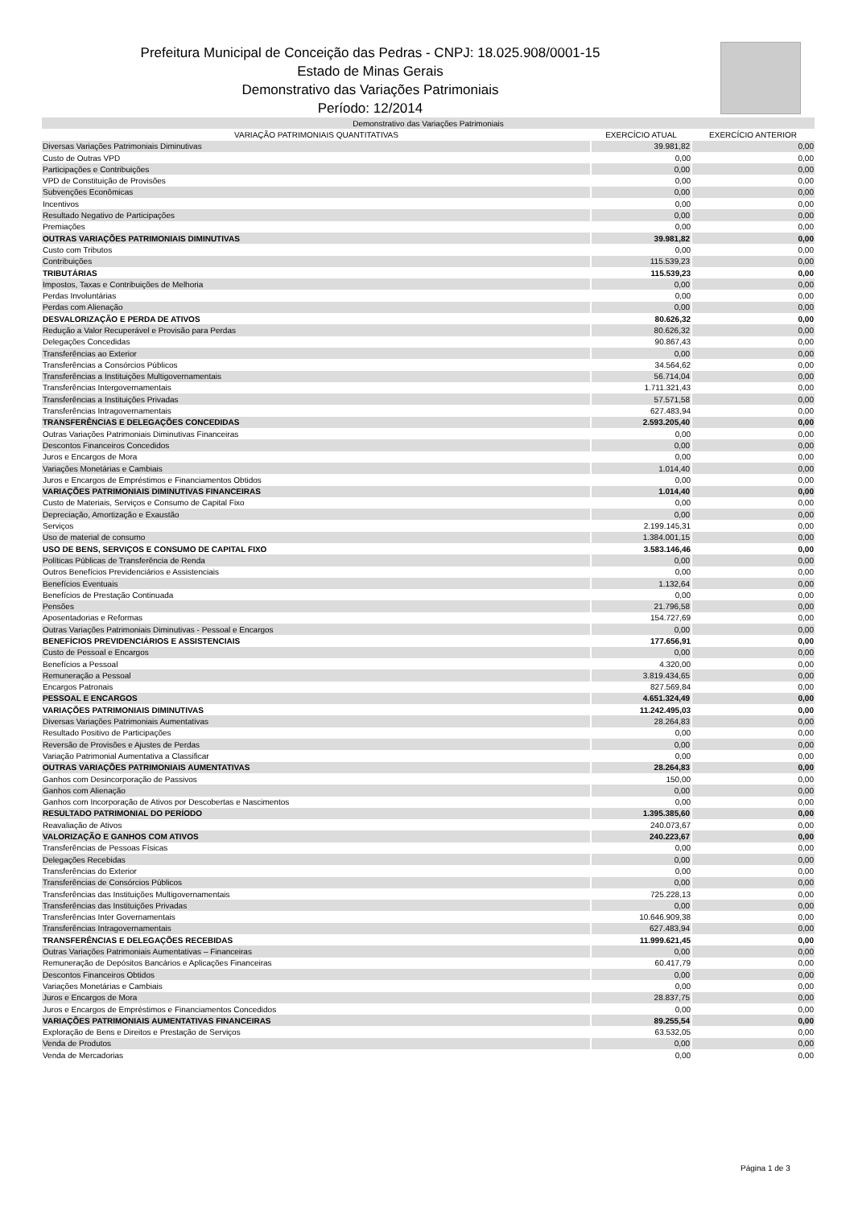Prefeitura Municipal de Conceição das Pedras - CNPJ: 18.025.908/0001-15
Estado de Minas Gerais
Demonstrativo das Variações Patrimoniais
Período: 12/2014
| Demonstrativo das Variações Patrimoniais | | |
| --- | --- | --- |
| VARIAÇÃO PATRIMONIAIS QUANTITATIVAS | EXERCÍCIO ATUAL | EXERCÍCIO ANTERIOR |
| Diversas Variações Patrimoniais Diminutivas | 39.981,82 | 0,00 |
| Custo de Outras VPD | 0,00 | 0,00 |
| Participações e Contribuições | 0,00 | 0,00 |
| VPD de Constituição de Provisões | 0,00 | 0,00 |
| Subvenções Econômicas | 0,00 | 0,00 |
| Incentivos | 0,00 | 0,00 |
| Resultado Negativo de Participações | 0,00 | 0,00 |
| Premiações | 0,00 | 0,00 |
| OUTRAS VARIAÇÕES PATRIMONIAIS DIMINUTIVAS | 39.981,82 | 0,00 |
| Custo com Tributos | 0,00 | 0,00 |
| Contribuições | 115.539,23 | 0,00 |
| TRIBUTÁRIAS | 115.539,23 | 0,00 |
| Impostos, Taxas e Contribuições de Melhoria | 0,00 | 0,00 |
| Perdas Involuntárias | 0,00 | 0,00 |
| Perdas com Alienação | 0,00 | 0,00 |
| DESVALORIZAÇÃO E PERDA DE ATIVOS | 80.626,32 | 0,00 |
| Redução a Valor Recuperável e Provisão para Perdas | 80.626,32 | 0,00 |
| Delegações Concedidas | 90.867,43 | 0,00 |
| Transferências ao Exterior | 0,00 | 0,00 |
| Transferências a Consórcios Públicos | 34.564,62 | 0,00 |
| Transferências a Instituições Multigovernamentais | 56.714,04 | 0,00 |
| Transferências Intergovernamentais | 1.711.321,43 | 0,00 |
| Transferências a Instituições Privadas | 57.571,58 | 0,00 |
| Transferências Intragovernamentais | 627.483,94 | 0,00 |
| TRANSFERÊNCIAS E DELEGAÇÕES CONCEDIDAS | 2.593.205,40 | 0,00 |
| Outras Variações Patrimoniais Diminutivas Financeiras | 0,00 | 0,00 |
| Descontos Financeiros Concedidos | 0,00 | 0,00 |
| Juros e Encargos de Mora | 0,00 | 0,00 |
| Variações Monetárias e Cambiais | 1.014,40 | 0,00 |
| Juros e Encargos de Empréstimos e Financiamentos Obtidos | 0,00 | 0,00 |
| VARIAÇÕES PATRIMONIAIS DIMINUTIVAS FINANCEIRAS | 1.014,40 | 0,00 |
| Custo de Materiais, Serviços e Consumo de Capital Fixo | 0,00 | 0,00 |
| Depreciação, Amortização e Exaustão | 0,00 | 0,00 |
| Serviços | 2.199.145,31 | 0,00 |
| Uso de material de consumo | 1.384.001,15 | 0,00 |
| USO DE BENS, SERVIÇOS E CONSUMO DE CAPITAL FIXO | 3.583.146,46 | 0,00 |
| Políticas Públicas de Transferência de Renda | 0,00 | 0,00 |
| Outros Benefícios Previdenciários e Assistenciais | 0,00 | 0,00 |
| Benefícios Eventuais | 1.132,64 | 0,00 |
| Benefícios de Prestação Continuada | 0,00 | 0,00 |
| Pensões | 21.796,58 | 0,00 |
| Aposentadorias e Reformas | 154.727,69 | 0,00 |
| Outras Variações Patrimoniais Diminutivas - Pessoal e Encargos | 0,00 | 0,00 |
| BENEFÍCIOS PREVIDENCIÁRIOS E ASSISTENCIAIS | 177.656,91 | 0,00 |
| Custo de Pessoal e Encargos | 0,00 | 0,00 |
| Benefícios a Pessoal | 4.320,00 | 0,00 |
| Remuneração a Pessoal | 3.819.434,65 | 0,00 |
| Encargos Patronais | 827.569,84 | 0,00 |
| PESSOAL E ENCARGOS | 4.651.324,49 | 0,00 |
| VARIAÇÕES PATRIMONIAIS DIMINUTIVAS | 11.242.495,03 | 0,00 |
| Diversas Variações Patrimoniais Aumentativas | 28.264,83 | 0,00 |
| Resultado Positivo de Participações | 0,00 | 0,00 |
| Reversão de Provisões e Ajustes de Perdas | 0,00 | 0,00 |
| Variação Patrimonial Aumentativa a Classificar | 0,00 | 0,00 |
| OUTRAS VARIAÇÕES PATRIMONIAIS AUMENTATIVAS | 28.264,83 | 0,00 |
| Ganhos com Desincorporação de Passivos | 150,00 | 0,00 |
| Ganhos com Alienação | 0,00 | 0,00 |
| Ganhos com Incorporação de Ativos por Descobertas e Nascimentos | 0,00 | 0,00 |
| RESULTADO PATRIMONIAL DO PERÍODO | 1.395.385,60 | 0,00 |
| Reavaliação de Ativos | 240.073,67 | 0,00 |
| VALORIZAÇÃO E GANHOS COM ATIVOS | 240.223,67 | 0,00 |
| Transferências de Pessoas Físicas | 0,00 | 0,00 |
| Delegações Recebidas | 0,00 | 0,00 |
| Transferências do Exterior | 0,00 | 0,00 |
| Transferências de Consórcios Públicos | 0,00 | 0,00 |
| Transferências das Instituições Multigovernamentais | 725.228,13 | 0,00 |
| Transferências das Instituições Privadas | 0,00 | 0,00 |
| Transferências Inter Governamentais | 10.646.909,38 | 0,00 |
| Transferências Intragovernamentais | 627.483,94 | 0,00 |
| TRANSFERÊNCIAS E DELEGAÇÕES RECEBIDAS | 11.999.621,45 | 0,00 |
| Outras Variações Patrimoniais Aumentativas – Financeiras | 0,00 | 0,00 |
| Remuneração de Depósitos Bancários e Aplicações Financeiras | 60.417,79 | 0,00 |
| Descontos Financeiros Obtidos | 0,00 | 0,00 |
| Variações Monetárias e Cambiais | 0,00 | 0,00 |
| Juros e Encargos de Mora | 28.837,75 | 0,00 |
| Juros e Encargos de Empréstimos e Financiamentos Concedidos | 0,00 | 0,00 |
| VARIAÇÕES PATRIMONIAIS AUMENTATIVAS FINANCEIRAS | 89.255,54 | 0,00 |
| Exploração de Bens e Direitos e Prestação de Serviços | 63.532,05 | 0,00 |
| Venda de Produtos | 0,00 | 0,00 |
| Venda de Mercadorias | 0,00 | 0,00 |
Página 1 de 3